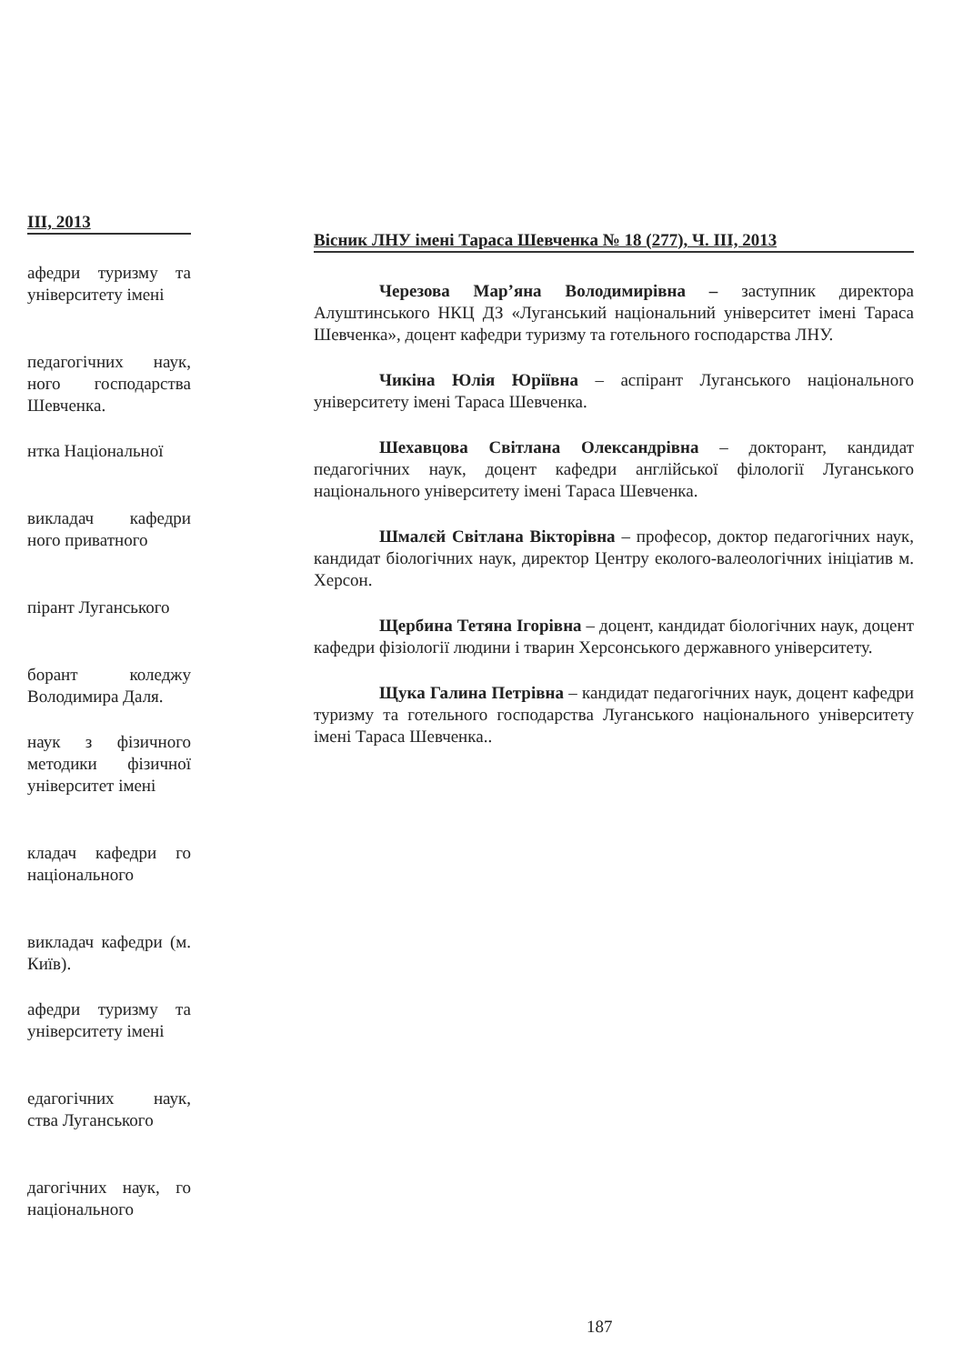III, 2013
афедри туризму та університету імені
педагогічних наук, ного господарства Шевченка.
нтка Національної
викладач кафедри ного приватного
пірант Луганського
борант коледжу Володимира Даля.
наук з фізичного методики фізичної університет імені
кладач кафедри го національного
викладач кафедри (м. Київ).
афедри туризму та університету імені
едагогічних наук, ства Луганського
дагогічних наук, го національного
Вісник ЛНУ імені Тараса Шевченка № 18 (277), Ч. III, 2013
Черезова Мар’яна Володимирівна – заступник директора Алуштинського НКЦ ДЗ «Луганський національний університет імені Тараса Шевченка», доцент кафедри туризму та готельного господарства ЛНУ.
Чикіна Юлія Юріївна – аспірант Луганського національного університету імені Тараса Шевченка.
Шехавцова Світлана Олександрівна – докторант, кандидат педагогічних наук, доцент кафедри англійської філології Луганського національного університету імені Тараса Шевченка.
Шмалєй Світлана Вікторівна – професор, доктор педагогічних наук, кандидат біологічних наук, директор Центру еколого-валеологічних ініціатив м. Херсон.
Щербина Тетяна Ігорівна – доцент, кандидат біологічних наук, доцент кафедри фізіології людини і тварин Херсонського державного університету.
Щука Галина Петрівна – кандидат педагогічних наук, доцент кафедри туризму та готельного господарства Луганського національного університету імені Тараса Шевченка..
187